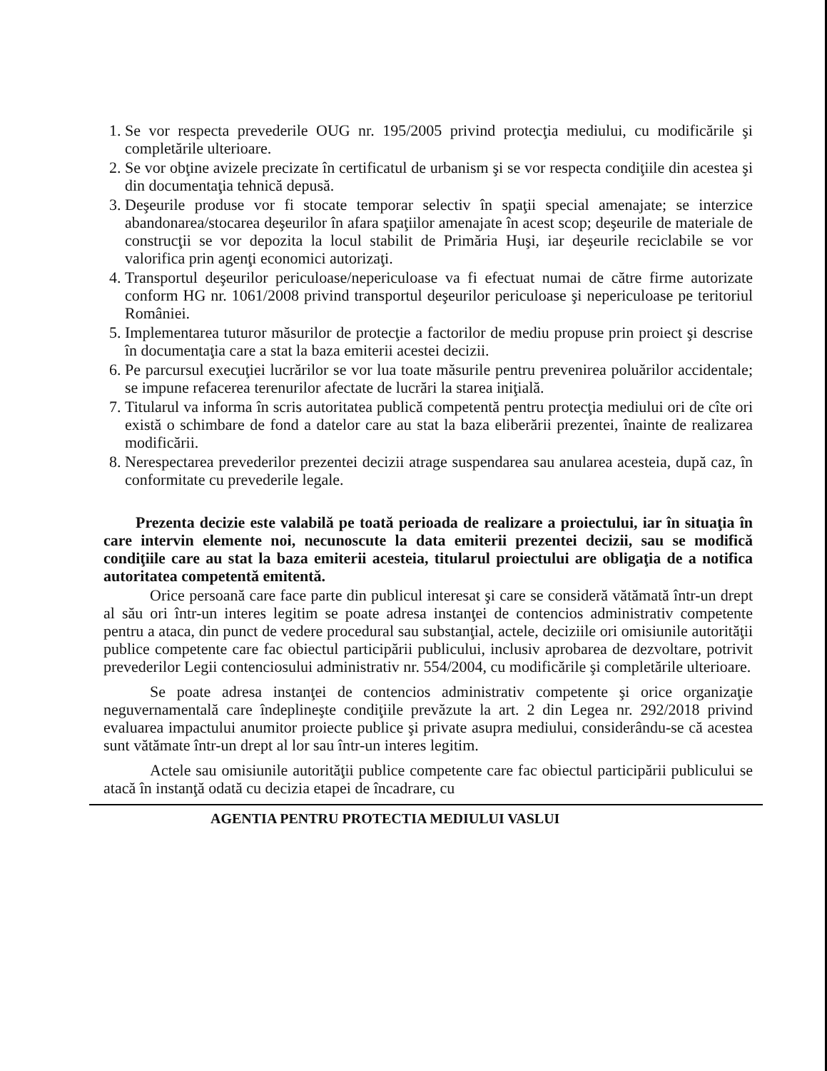1. Se vor respecta prevederile OUG nr. 195/2005 privind protecţia mediului, cu modificările şi completările ulterioare.
2. Se vor obţine avizele precizate în certificatul de urbanism şi se vor respecta condiţiile din acestea şi din documentaţia tehnică depusă.
3. Deşeurile produse vor fi stocate temporar selectiv în spaţii special amenajate; se interzice abandonarea/stocarea deşeurilor în afara spaţiilor amenajate în acest scop; deşeurile de materiale de construcţii se vor depozita la locul stabilit de Primăria Huşi, iar deşeurile reciclabile se vor valorifica prin agenţi economici autorizaţi.
4. Transportul deşeurilor periculoase/nepericuloase va fi efectuat numai de către firme autorizate conform HG nr. 1061/2008 privind transportul deşeurilor periculoase şi nepericuloase pe teritoriul României.
5. Implementarea tuturor măsurilor de protecţie a factorilor de mediu propuse prin proiect şi descrise în documentaţia care a stat la baza emiterii acestei decizii.
6. Pe parcursul execuţiei lucrărilor se vor lua toate măsurile pentru prevenirea poluărilor accidentale; se impune refacerea terenurilor afectate de lucrări la starea iniţială.
7. Titularul va informa în scris autoritatea publică competentă pentru protecţia mediului ori de cîte ori există o schimbare de fond a datelor care au stat la baza eliberării prezentei, înainte de realizarea modificării.
8. Nerespectarea prevederilor prezentei decizii atrage suspendarea sau anularea acesteia, după caz, în conformitate cu prevederile legale.
Prezenta decizie este valabilă pe toată perioada de realizare a proiectului, iar în situaţia în care intervin elemente noi, necunoscute la data emiterii prezentei decizii, sau se modifică condiţiile care au stat la baza emiterii acesteia, titularul proiectului are obligaţia de a notifica autoritatea competentă emitentă.
Orice persoană care face parte din publicul interesat şi care se consideră vătămată într-un drept al său ori într-un interes legitim se poate adresa instanţei de contencios administrativ competente pentru a ataca, din punct de vedere procedural sau substanţial, actele, deciziile ori omisiunile autorităţii publice competente care fac obiectul participării publicului, inclusiv aprobarea de dezvoltare, potrivit prevederilor Legii contenciosului administrativ nr. 554/2004, cu modificările şi completările ulterioare.
Se poate adresa instanţei de contencios administrativ competente şi orice organizaţie neguvernamentală care îndeplineşte condiţiile prevăzute la art. 2 din Legea nr. 292/2018 privind evaluarea impactului anumitor proiecte publice şi private asupra mediului, considerându-se că acestea sunt vătămate într-un drept al lor sau într-un interes legitim.
Actele sau omisiunile autorităţii publice competente care fac obiectul participării publicului se atacă în instanţă odată cu decizia etapei de încadrare, cu
AGENTIA PENTRU PROTECTIA MEDIULUI VASLUI